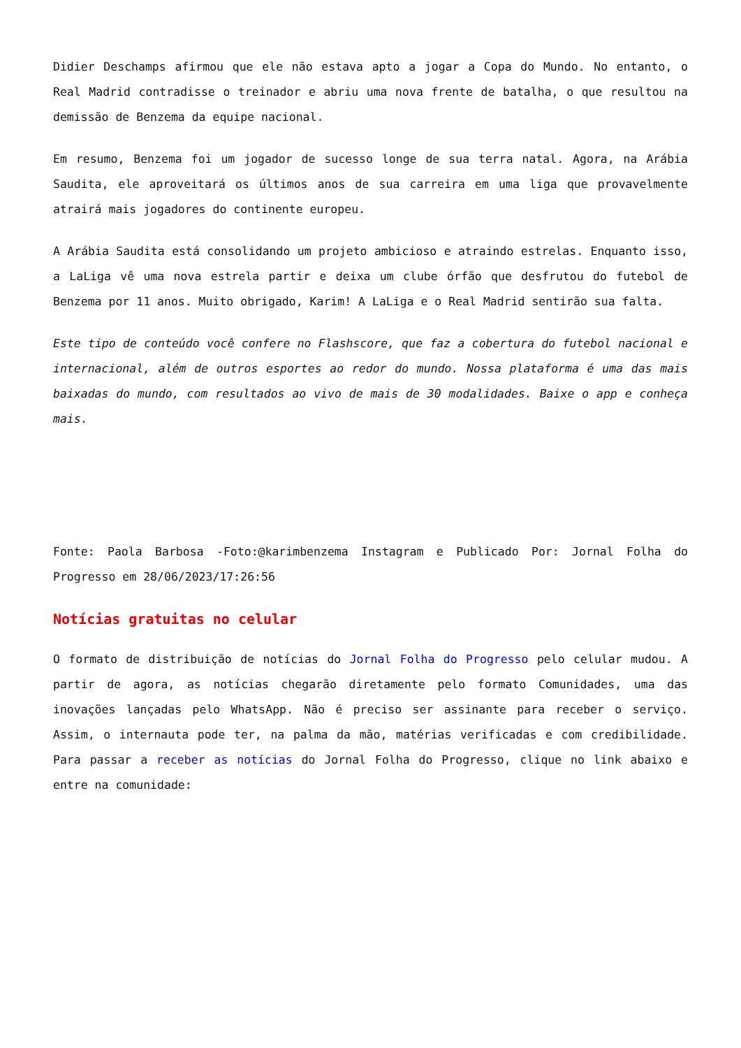Didier Deschamps afirmou que ele não estava apto a jogar a Copa do Mundo. No entanto, o Real Madrid contradisse o treinador e abriu uma nova frente de batalha, o que resultou na demissão de Benzema da equipe nacional.
Em resumo, Benzema foi um jogador de sucesso longe de sua terra natal. Agora, na Arábia Saudita, ele aproveitará os últimos anos de sua carreira em uma liga que provavelmente atrairá mais jogadores do continente europeu.
A Arábia Saudita está consolidando um projeto ambicioso e atraindo estrelas. Enquanto isso, a LaLiga vê uma nova estrela partir e deixa um clube órfão que desfrutou do futebol de Benzema por 11 anos. Muito obrigado, Karim! A LaLiga e o Real Madrid sentirão sua falta.
Este tipo de conteúdo você confere no Flashscore, que faz a cobertura do futebol nacional e internacional, além de outros esportes ao redor do mundo. Nossa plataforma é uma das mais baixadas do mundo, com resultados ao vivo de mais de 30 modalidades. Baixe o app e conheça mais.
Fonte: Paola Barbosa -Foto:@karimbenzema Instagram e Publicado Por: Jornal Folha do Progresso em 28/06/2023/17:26:56
Notícias gratuitas no celular
O formato de distribuição de notícias do Jornal Folha do Progresso pelo celular mudou. A partir de agora, as notícias chegarão diretamente pelo formato Comunidades, uma das inovações lançadas pelo WhatsApp. Não é preciso ser assinante para receber o serviço. Assim, o internauta pode ter, na palma da mão, matérias verificadas e com credibilidade. Para passar a receber as notícias do Jornal Folha do Progresso, clique no link abaixo e entre na comunidade: